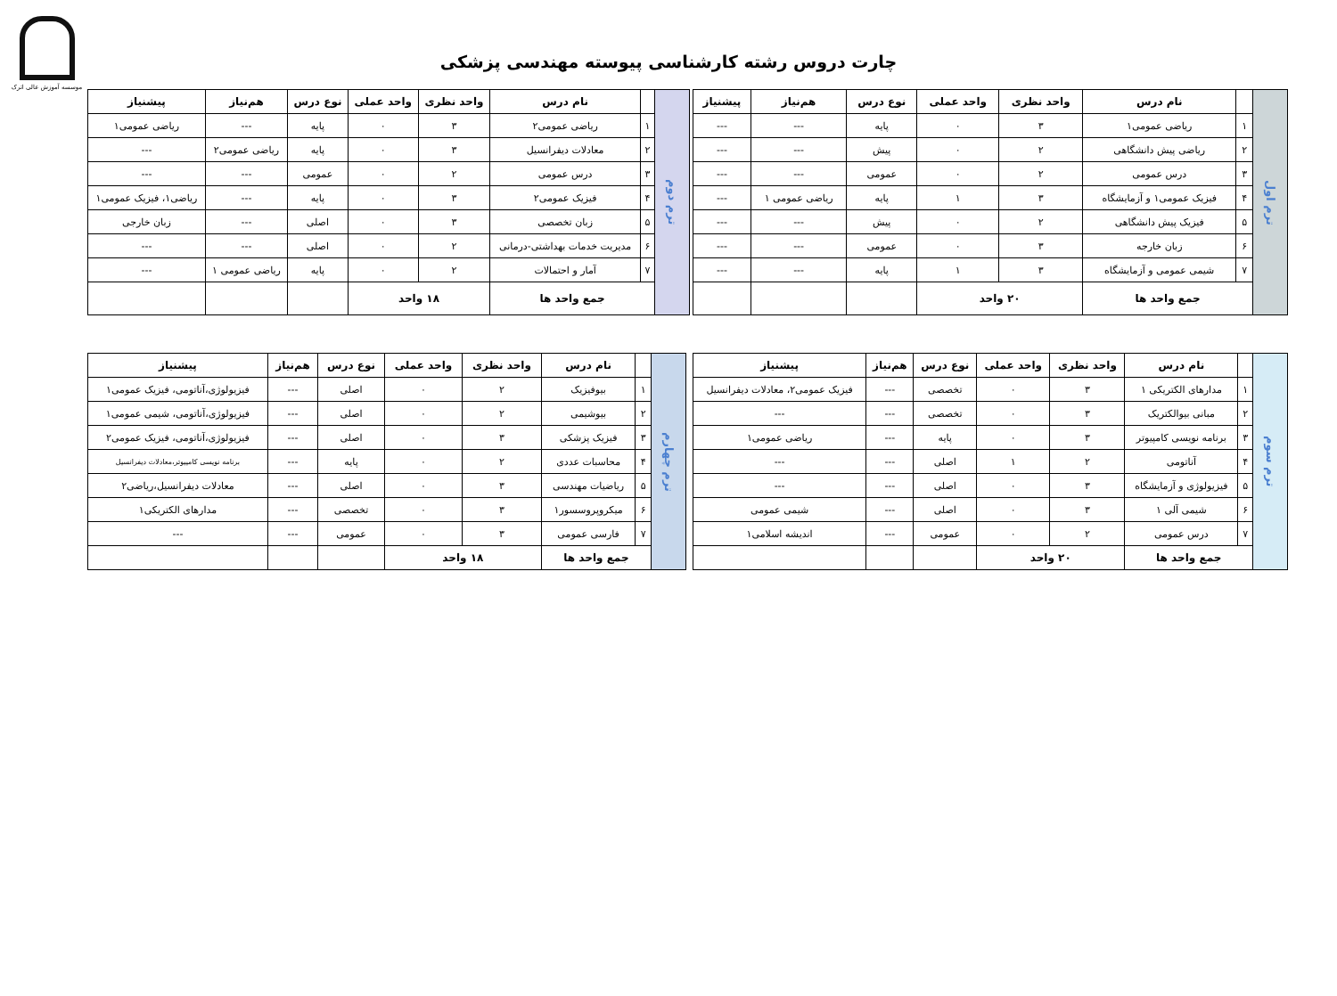موسسه آموزش عالی اترک
چارت دروس رشته کارشناسی پیوسته مهندسی پزشکی
| ترم اول | | نام درس | واحد نظری | واحد عملی | نوع درس | هم‌نیاز | پیشنیاز |
| | ۱ | ریاضی عمومی۱ | ۳ | ۰ | پایه | --- | --- |
| | ۲ | ریاضی پیش دانشگاهی | ۲ | ۰ | پیش | --- | --- |
| | ۳ | درس عمومی | ۲ | ۰ | عمومی | --- | --- |
| | ۴ | فیزیک عمومی۱ و آزمایشگاه | ۳ | ۱ | پایه | ریاضی عمومی ۱ | --- |
| | ۵ | فیزیک پیش دانشگاهی | ۲ | ۰ | پیش | --- | --- |
| | ۶ | زبان خارجه | ۳ | ۰ | عمومی | --- | --- |
| | ۷ | شیمی عمومی و آزمایشگاه | ۳ | ۱ | پایه | --- | --- |
| | جمع واحد ها | | ۲۰ واحد | | | | |
| ترم دوم | | نام درس | واحد نظری | واحد عملی | نوع درس | هم‌نیاز | پیشنیاز |
| | ۱ | ریاضی عمومی۲ | ۳ | ۰ | پایه | --- | ریاضی عمومی۱ |
| | ۲ | معادلات دیفرانسیل | ۳ | ۰ | پایه | ریاضی عمومی۲ | --- |
| | ۳ | درس عمومی | ۲ | ۰ | عمومی | --- | --- |
| | ۴ | فیزیک عمومی۲ | ۳ | ۰ | پایه | --- | ریاضی۱، فیزیک عمومی۱ |
| | ۵ | زبان تخصصی | ۳ | ۰ | اصلی | --- | زبان خارجی |
| | ۶ | مدیریت خدمات بهداشتی-درمانی | ۲ | ۰ | اصلی | --- | --- |
| | ۷ | آمار و احتمالات | ۲ | ۰ | پایه | ریاضی عمومی ۱ | --- |
| | جمع واحد ها | | ۱۸ واحد | | | | |
| ترم سوم | | نام درس | واحد نظری | واحد عملی | نوع درس | هم‌نیاز | پیشنیاز |
| | ۱ | مدارهای الکتریکی ۱ | ۳ | ۰ | تخصصی | --- | فیزیک عمومی۲، معادلات دیفرانسیل |
| | ۲ | مبانی بیوالکتریک | ۳ | ۰ | تخصصی | --- | --- |
| | ۳ | برنامه نویسی کامپیوتر | ۳ | ۰ | پایه | --- | ریاضی عمومی۱ |
| | ۴ | آناتومی | ۲ | ۱ | اصلی | --- | --- |
| | ۵ | فیزیولوژی و آزمایشگاه | ۳ | ۰ | اصلی | --- | --- |
| | ۶ | شیمی آلی ۱ | ۳ | ۰ | اصلی | --- | شیمی عمومی |
| | ۷ | درس عمومی | ۲ | ۰ | عمومی | --- | اندیشه اسلامی۱ |
| | جمع واحد ها | | ۲۰ واحد | | | | |
| ترم چهارم | | نام درس | واحد نظری | واحد عملی | نوع درس | هم‌نیاز | پیشنیاز |
| | ۱ | بیوفیزیک | ۲ | ۰ | اصلی | --- | فیزیولوژی،آناتومی، فیزیک عمومی۱ |
| | ۲ | بیوشیمی | ۲ | ۰ | اصلی | --- | فیزیولوژی،آناتومی، شیمی عمومی۱ |
| | ۳ | فیزیک پزشکی | ۳ | ۰ | اصلی | --- | فیزیولوژی،آناتومی، فیزیک عمومی۲ |
| | ۴ | محاسبات عددی | ۲ | ۰ | پایه | --- | برنامه نویسی کامپیوتر،معادلات دیفرانسیل |
| | ۵ | ریاضیات مهندسی | ۳ | ۰ | اصلی | --- | معادلات دیفرانسیل،ریاضی۲ |
| | ۶ | میکروپروسسور۱ | ۳ | ۰ | تخصصی | --- | مدارهای الکتریکی۱ |
| | ۷ | فارسی عمومی | ۳ | ۰ | عمومی | --- | --- |
| | جمع واحد ها | | ۱۸ واحد | | | | |